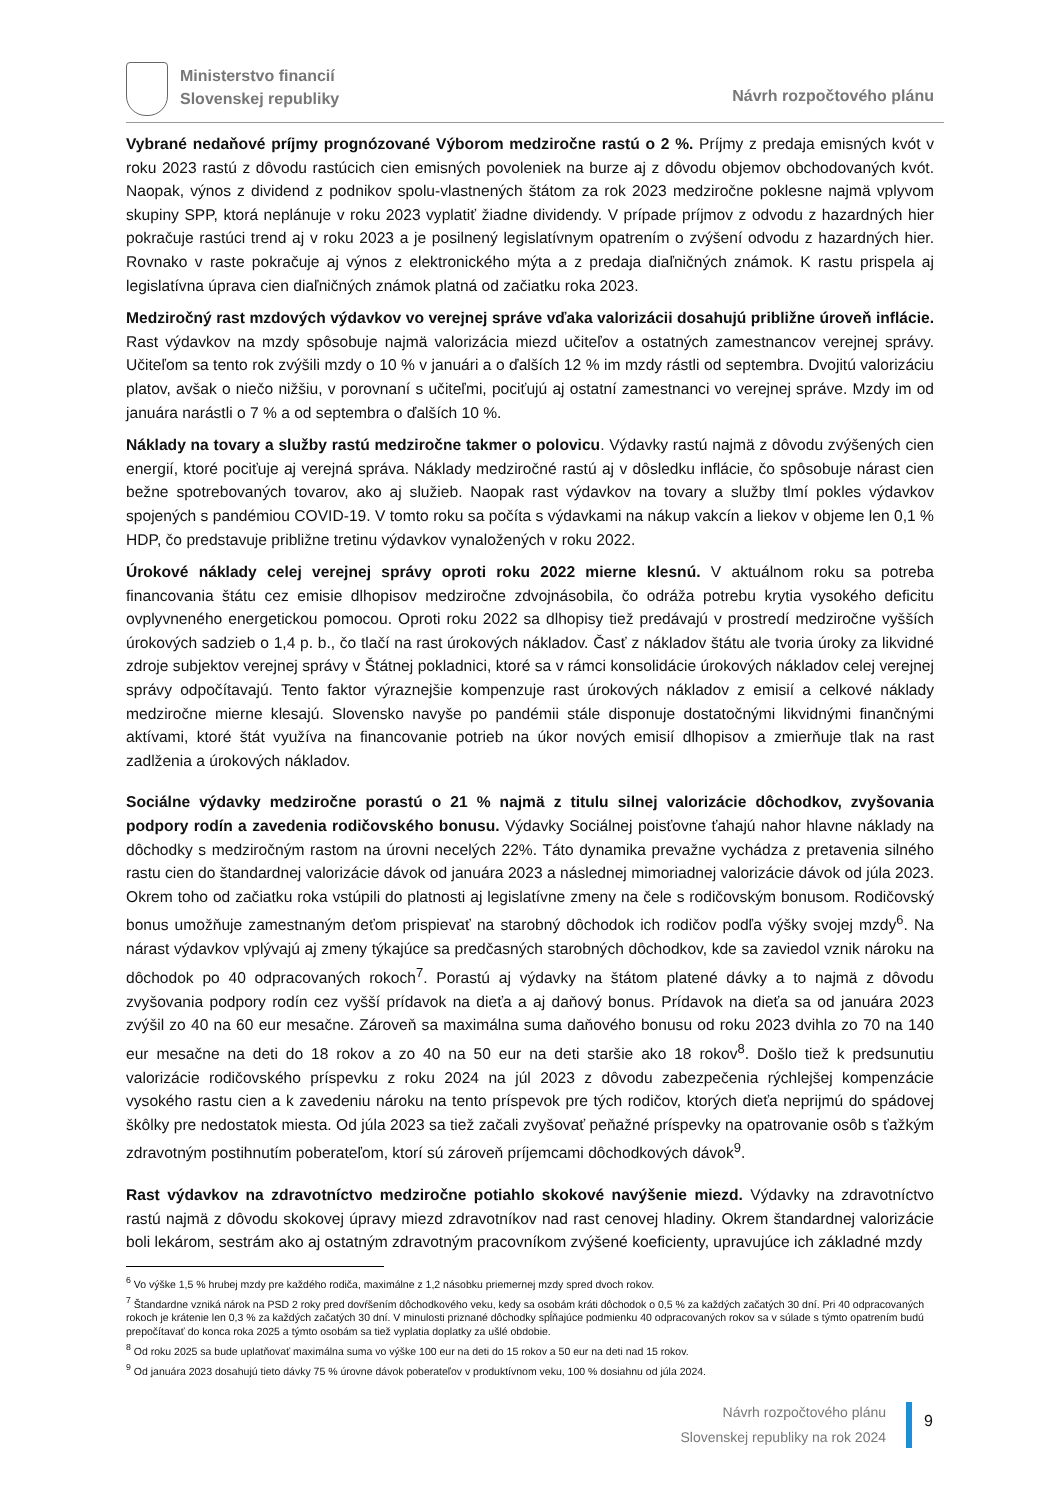Ministerstvo financií
Slovenskej republiky
Návrh rozpočtového plánu
Vybrané nedaňové príjmy prognózované Výborom medziročne rastú o 2 %. Príjmy z predaja emisných kvót v roku 2023 rastú z dôvodu rastúcich cien emisných povoleniek na burze aj z dôvodu objemov obchodovaných kvót. Naopak, výnos z dividend z podnikov spolu-vlastnených štátom za rok 2023 medziročne poklesne najmä vplyvom skupiny SPP, ktorá neplánuje v roku 2023 vyplatiť žiadne dividendy. V prípade príjmov z odvodu z hazardných hier pokračuje rastúci trend aj v roku 2023 a je posilnený legislatívnym opatrením o zvýšení odvodu z hazardných hier. Rovnako v raste pokračuje aj výnos z elektronického mýta a z predaja diaľničných známok. K rastu prispela aj legislatívna úprava cien diaľničných známok platná od začiatku roka 2023.
Medziročný rast mzdových výdavkov vo verejnej správe vďaka valorizácii dosahujú približne úroveň inflácie. Rast výdavkov na mzdy spôsobuje najmä valorizácia miezd učiteľov a ostatných zamestnancov verejnej správy. Učiteľom sa tento rok zvýšili mzdy o 10 % v januári a o ďalších 12 % im mzdy rástli od septembra. Dvojitú valorizáciu platov, avšak o niečo nižšiu, v porovnaní s učiteľmi, pociťujú aj ostatní zamestnanci vo verejnej správe. Mzdy im od januára narástli o 7 % a od septembra o ďalších 10 %.
Náklady na tovary a služby rastú medziročne takmer o polovicu. Výdavky rastú najmä z dôvodu zvýšených cien energií, ktoré pociťuje aj verejná správa. Náklady medziročné rastú aj v dôsledku inflácie, čo spôsobuje nárast cien bežne spotrebovaných tovarov, ako aj služieb. Naopak rast výdavkov na tovary a služby tlmí pokles výdavkov spojených s pandémiou COVID-19. V tomto roku sa počíta s výdavkami na nákup vakcín a liekov v objeme len 0,1 % HDP, čo predstavuje približne tretinu výdavkov vynaložených v roku 2022.
Úrokové náklady celej verejnej správy oproti roku 2022 mierne klesnú. V aktuálnom roku sa potreba financovania štátu cez emisie dlhopisov medziročne zdvojnásobila, čo odráža potrebu krytia vysokého deficitu ovplyvneného energetickou pomocou. Oproti roku 2022 sa dlhopisy tiež predávajú v prostredí medziročne vyšších úrokových sadzieb o 1,4 p. b., čo tlačí na rast úrokových nákladov. Časť z nákladov štátu ale tvoria úroky za likvidné zdroje subjektov verejnej správy v Štátnej pokladnici, ktoré sa v rámci konsolidácie úrokových nákladov celej verejnej správy odpočítavajú. Tento faktor výraznejšie kompenzuje rast úrokových nákladov z emisií a celkové náklady medziročne mierne klesajú. Slovensko navyše po pandémii stále disponuje dostatočnými likvidnými finančnými aktívami, ktoré štát využíva na financovanie potrieb na úkor nových emisií dlhopisov a zmierňuje tlak na rast zadlženia a úrokových nákladov.
Sociálne výdavky medziročne porastú o 21 % najmä z titulu silnej valorizácie dôchodkov, zvyšovania podpory rodín a zavedenia rodičovského bonusu. Výdavky Sociálnej poisťovne ťahajú nahor hlavne náklady na dôchodky s medziročným rastom na úrovni necelých 22%. Táto dynamika prevažne vychádza z pretavenia silného rastu cien do štandardnej valorizácie dávok od januára 2023 a následnej mimoriadnej valorizácie dávok od júla 2023. Okrem toho od začiatku roka vstúpili do platnosti aj legislatívne zmeny na čele s rodičovským bonusom. Rodičovský bonus umožňuje zamestnaným deťom prispievať na starobný dôchodok ich rodičov podľa výšky svojej mzdy<sup>6</sup>. Na nárast výdavkov vplývajú aj zmeny týkajúce sa predčasných starobných dôchodkov, kde sa zaviedol vznik nároku na dôchodok po 40 odpracovaných rokoch<sup>7</sup>. Porastú aj výdavky na štátom platené dávky a to najmä z dôvodu zvyšovania podpory rodín cez vyšší prídavok na dieťa a aj daňový bonus. Prídavok na dieťa sa od januára 2023 zvýšil zo 40 na 60 eur mesačne. Zároveň sa maximálna suma daňového bonusu od roku 2023 dvihla zo 70 na 140 eur mesačne na deti do 18 rokov a zo 40 na 50 eur na deti staršie ako 18 rokov<sup>8</sup>. Došlo tiež k predsunutiu valorizácie rodičovského príspevku z roku 2024 na júl 2023 z dôvodu zabezpečenia rýchlejšej kompenzácie vysokého rastu cien a k zavedeniu nároku na tento príspevok pre tých rodičov, ktorých dieťa neprijmú do spádovej škôlky pre nedostatok miesta. Od júla 2023 sa tiež začali zvyšovať peňažné príspevky na opatrovanie osôb s ťažkým zdravotným postihnutím poberateľom, ktorí sú zároveň príjemcami dôchodkových dávok<sup>9</sup>.
Rast výdavkov na zdravotníctvo medziročne potiahlo skokové navýšenie miezd. Výdavky na zdravotníctvo rastú najmä z dôvodu skokovej úpravy miezd zdravotníkov nad rast cenovej hladiny. Okrem štandardnej valorizácie boli lekárom, sestrám ako aj ostatným zdravotným pracovníkom zvýšené koeficienty, upravujúce ich základné mzdy
<sup>6</sup> Vo výške 1,5 % hrubej mzdy pre každého rodiča, maximálne z 1,2 násobku priemernej mzdy spred dvoch rokov.
<sup>7</sup> Štandardne vzniká nárok na PSD 2 roky pred dovŕšením dôchodkového veku, kedy sa osobám kráti dôchodok o 0,5 % za každých začatých 30 dní. Pri 40 odpracovaných rokoch je krátenie len 0,3 % za každých začatých 30 dní. V minulosti priznané dôchodky spĺňajúce podmienku 40 odpracovaných rokov sa v súlade s týmto opatrením budú prepočítavať do konca roka 2025 a týmto osobám sa tiež vyplatia doplatky za ušlé obdobie.
<sup>8</sup> Od roku 2025 sa bude uplatňovať maximálna suma vo výške 100 eur na deti do 15 rokov a 50 eur na deti nad 15 rokov.
<sup>9</sup> Od januára 2023 dosahujú tieto dávky 75 % úrovne dávok poberateľov v produktívnom veku, 100 % dosiahnu od júla 2024.
Návrh rozpočtového plánu
Slovenskej republiky na rok 2024
9